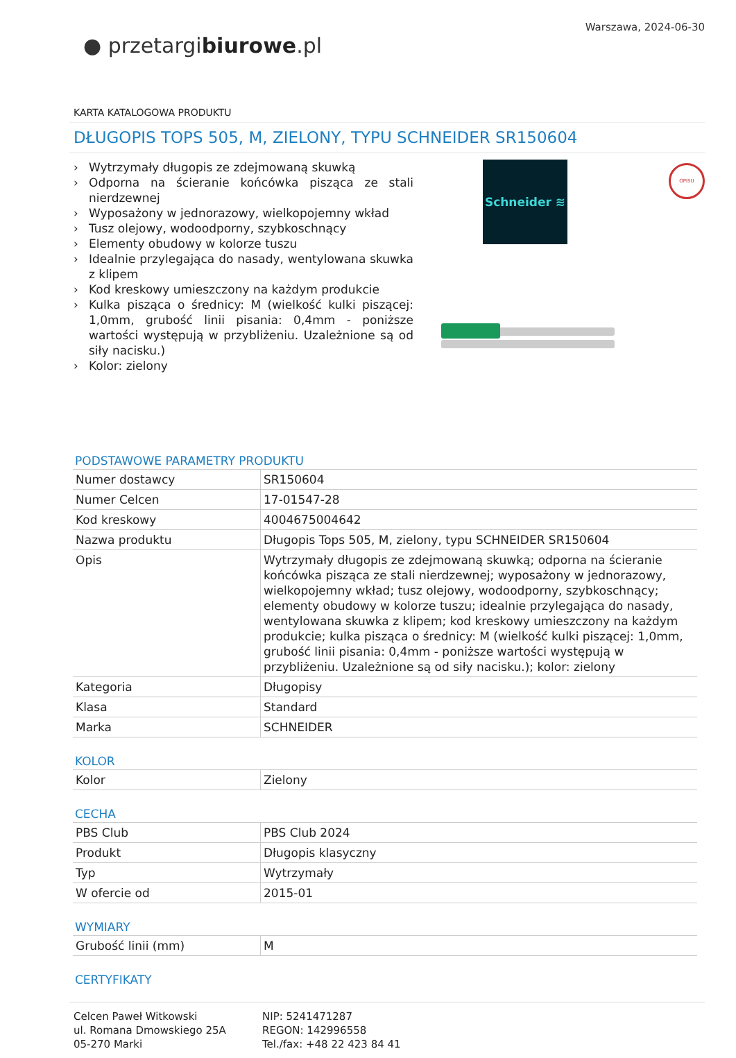● przetargibiurowe.pl
Warszawa, 2024-06-30
KARTA KATALOGOWA PRODUKTU
DŁUGOPIS TOPS 505, M, ZIELONY, TYPU SCHNEIDER SR150604
› Wytrzymały długopis ze zdejmowaną skuwką
› Odporna na ścieranie końcówka pisząca ze stali nierdzewnej
› Wyposażony w jednorazowy, wielkopojemny wkład
› Tusz olejowy, wodoodporny, szybkoschnący
› Elementy obudowy w kolorze tuszu
› Idealnie przylegająca do nasady, wentylowana skuwka z klipem
› Kod kreskowy umieszczony na każdym produkcie
› Kulka pisząca o średnicy: M (wielkość kulki piszącej: 1,0mm, grubość linii pisania: 0,4mm - poniższe wartości występują w przybliżeniu. Uzależnione są od siły nacisku.)
› Kolor: zielony
Schneider ≋ OPISU
PODSTAWOWE PARAMETRY PRODUKTU
| Numer dostawcy | SR150604 |
| Numer Celcen | 17-01547-28 |
| Kod kreskowy | 4004675004642 |
| Nazwa produktu | Długopis Tops 505, M, zielony, typu SCHNEIDER SR150604 |
| Opis | Wytrzymały długopis ze zdejmowaną skuwką; odporna na ścieranie końcówka pisząca ze stali nierdzewnej; wyposażony w jednorazowy, wielkopojemny wkład; tusz olejowy, wodoodporny, szybkoschnący; elementy obudowy w kolorze tuszu; idealnie przylegająca do nasady, wentylowana skuwka z klipem; kod kreskowy umieszczony na każdym produkcie; kulka pisząca o średnicy: M (wielkość kulki piszącej: 1,0mm, grubość linii pisania: 0,4mm - poniższe wartości występują w przybliżeniu. Uzależnione są od siły nacisku.); kolor: zielony |
| Kategoria | Długopisy |
| Klasa | Standard |
| Marka | SCHNEIDER |
KOLOR
| Kolor | Zielony |
CECHA
| PBS Club | PBS Club 2024 |
| Produkt | Długopis klasyczny |
| Typ | Wytrzymały |
| W ofercie od | 2015-01 |
WYMIARY
| Grubość linii (mm) | M |
CERTYFIKATY
Celcen Paweł Witkowski
ul. Romana Dmowskiego 25A
05-270 Marki
NIP: 5241471287
REGON: 142996558
Tel./fax: +48 22 423 84 41